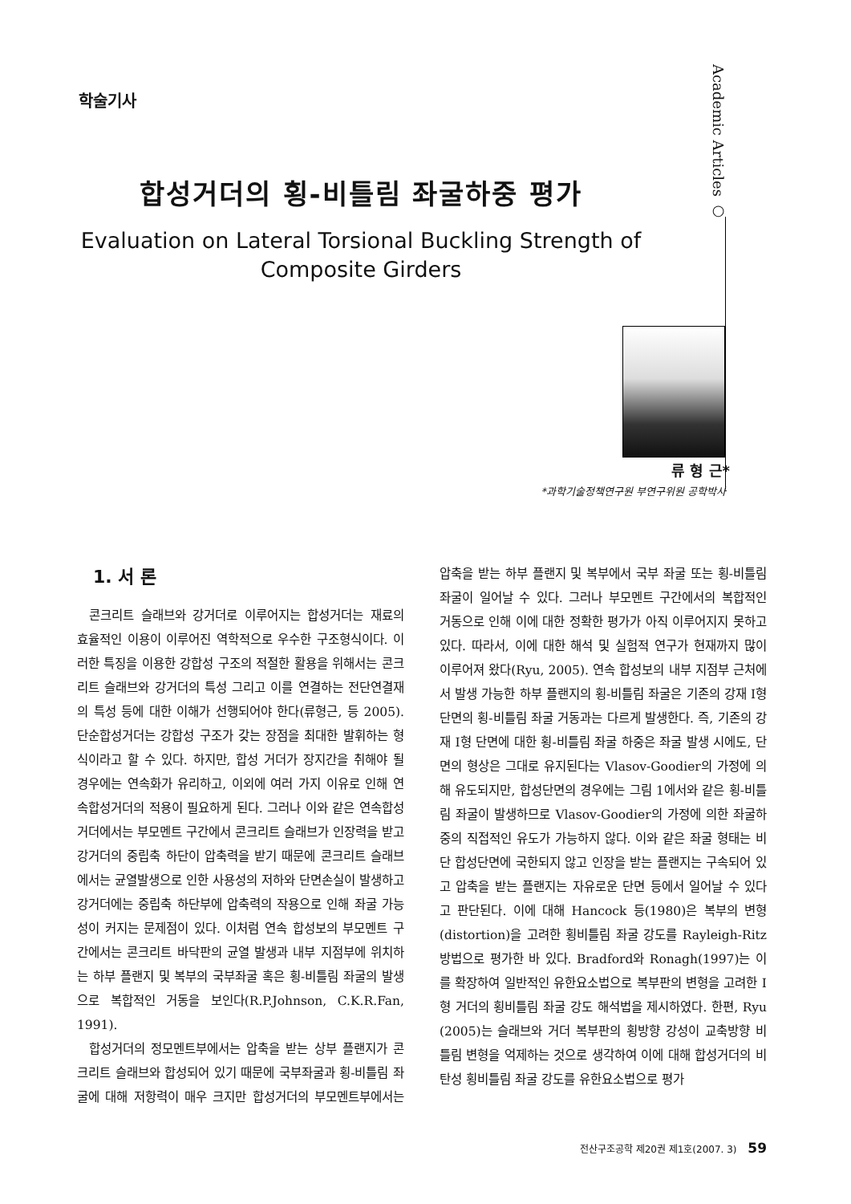학술기사
Academic Articles ○
합성거더의 횡-비틀림 좌굴하중 평가
Evaluation on Lateral Torsional Buckling Strength of
Composite Girders
류 형 근*
*과학기술정책연구원 부연구위원 공학박사
1. 서 론
콘크리트 슬래브와 강거더로 이루어지는 합성거더는 재료의 효율적인 이용이 이루어진 역학적으로 우수한 구조형식이다. 이러한 특징을 이용한 강합성 구조의 적절한 활용을 위해서는 콘크리트 슬래브와 강거더의 특성 그리고 이를 연결하는 전단연결재의 특성 등에 대한 이해가 선행되어야 한다(류형근, 등 2005). 단순합성거더는 강합성 구조가 갖는 장점을 최대한 발휘하는 형식이라고 할 수 있다. 하지만, 합성 거더가 장지간을 취해야 될 경우에는 연속화가 유리하고, 이외에 여러 가지 이유로 인해 연속합성거더의 적용이 필요하게 된다. 그러나 이와 같은 연속합성거더에서는 부모멘트 구간에서 콘크리트 슬래브가 인장력을 받고 강거더의 중립축 하단이 압축력을 받기 때문에 콘크리트 슬래브에서는 균열발생으로 인한 사용성의 저하와 단면손실이 발생하고 강거더에는 중립축 하단부에 압축력의 작용으로 인해 좌굴 가능성이 커지는 문제점이 있다. 이처럼 연속 합성보의 부모멘트 구간에서는 콘크리트 바닥판의 균열 발생과 내부 지점부에 위치하는 하부 플랜지 및 복부의 국부좌굴 혹은 횡-비틀림 좌굴의 발생으로 복합적인 거동을 보인다(R.P.Johnson, C.K.R.Fan, 1991).
합성거더의 정모멘트부에서는 압축을 받는 상부 플랜지가 콘크리트 슬래브와 합성되어 있기 때문에 국부좌굴과 횡-비틀림 좌굴에 대해 저항력이 매우 크지만 합성거더의 부모멘트부에서는 압축을 받는 하부 플랜지 및 복부에서 국부 좌굴 또는 횡-비틀림 좌굴이 일어날 수 있다. 그러나 부모멘트 구간에서의 복합적인 거동으로 인해 이에 대한 정확한 평가가 아직 이루어지지 못하고 있다. 따라서, 이에 대한 해석 및 실험적 연구가 현재까지 많이 이루어져 왔다(Ryu, 2005). 연속 합성보의 내부 지점부 근처에서 발생 가능한 하부 플랜지의 횡-비틀림 좌굴은 기존의 강재 I형 단면의 횡-비틀림 좌굴 거동과는 다르게 발생한다. 즉, 기존의 강재 I형 단면에 대한 횡-비틀림 좌굴 하중은 좌굴 발생 시에도, 단면의 형상은 그대로 유지된다는 Vlasov-Goodier의 가정에 의해 유도되지만, 합성단면의 경우에는 그림 1에서와 같은 횡-비틀림 좌굴이 발생하므로 Vlasov-Goodier의 가정에 의한 좌굴하중의 직접적인 유도가 가능하지 않다. 이와 같은 좌굴 형태는 비단 합성단면에 국한되지 않고 인장을 받는 플랜지는 구속되어 있고 압축을 받는 플랜지는 자유로운 단면 등에서 일어날 수 있다고 판단된다. 이에 대해 Hancock 등(1980)은 복부의 변형(distortion)을 고려한 횡비틀림 좌굴 강도를 Rayleigh-Ritz 방법으로 평가한 바 있다. Bradford와 Ronagh(1997)는 이를 확장하여 일반적인 유한요소법으로 복부판의 변형을 고려한 I형 거더의 횡비틀림 좌굴 강도 해석법을 제시하였다. 한편, Ryu (2005)는 슬래브와 거더 복부판의 횡방향 강성이 교축방향 비틀림 변형을 억제하는 것으로 생각하여 이에 대해 합성거더의 비탄성 횡비틀림 좌굴 강도를 유한요소법으로 평가
전산구조공학 제20권 제1호(2007. 3) 59